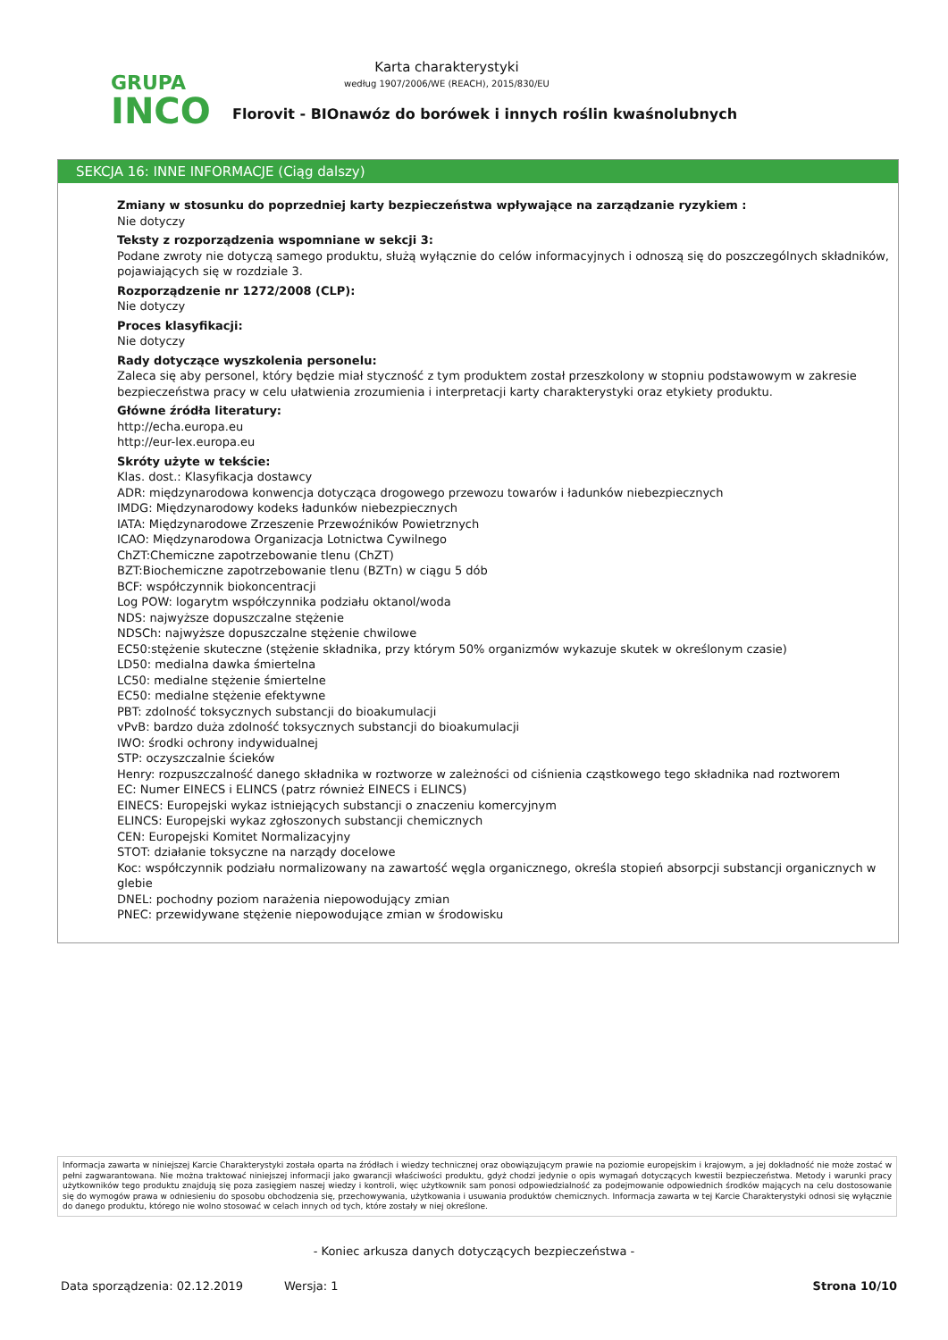GRUPA
INCO
Karta charakterystyki
według 1907/2006/WE (REACH), 2015/830/EU
Florovit - BIOnawóz do borówek i innych roślin kwaśnolubnych
SEKCJA 16: INNE INFORMACJE (Ciąg dalszy)
Zmiany w stosunku do poprzedniej karty bezpieczeństwa wpływające na zarządzanie ryzykiem :
Nie dotyczy
Teksty z rozporządzenia wspomniane w sekcji 3:
Podane zwroty nie dotyczą samego produktu, służą wyłącznie do celów informacyjnych i odnoszą się do poszczególnych składników, pojawiających się w rozdziale 3.
Rozporządzenie nr 1272/2008 (CLP):
Nie dotyczy
Proces klasyfikacji:
Nie dotyczy
Rady dotyczące wyszkolenia personelu:
Zaleca się aby personel, który będzie miał styczność z tym produktem został przeszkolony w stopniu podstawowym w zakresie bezpieczeństwa pracy w celu ułatwienia zrozumienia i interpretacji karty charakterystyki oraz etykiety produktu.
Główne źródła literatury:
http://echa.europa.eu
http://eur-lex.europa.eu
Skróty użyte w tekście:
Klas. dost.: Klasyfikacja dostawcy
ADR: międzynarodowa konwencja dotycząca drogowego przewozu towarów i ładunków niebezpiecznych
IMDG: Międzynarodowy kodeks ładunków niebezpiecznych
IATA: Międzynarodowe Zrzeszenie Przewoźników Powietrznych
ICAO: Międzynarodowa Organizacja Lotnictwa Cywilnego
ChZT:Chemiczne zapotrzebowanie tlenu (ChZT)
BZT:Biochemiczne zapotrzebowanie tlenu (BZTn) w ciągu 5 dób
BCF: współczynnik biokoncentracji
Log POW: logarytm współczynnika podziału oktanol/woda
NDS: najwyższe dopuszczalne stężenie
NDSCh: najwyższe dopuszczalne stężenie chwilowe
EC50:stężenie skuteczne (stężenie składnika, przy którym 50% organizmów wykazuje skutek w określonym czasie)
LD50: medialna dawka śmiertelna
LC50: medialne stężenie śmiertelne
EC50: medialne stężenie efektywne
PBT: zdolność toksycznych substancji do bioakumulacji
vPvB: bardzo duża zdolność toksycznych substancji do bioakumulacji
IWO: środki ochrony indywidualnej
STP: oczyszczalnie ścieków
Henry: rozpuszczalność danego składnika w roztworze w zależności od ciśnienia cząstkowego tego składnika nad roztworem
EC: Numer EINECS i ELINCS (patrz również EINECS i ELINCS)
EINECS: Europejski wykaz istniejących substancji o znaczeniu komercyjnym
ELINCS: Europejski wykaz zgłoszonych substancji chemicznych
CEN: Europejski Komitet Normalizacyjny
STOT: działanie toksyczne na narządy docelowe
Koc: współczynnik podziału normalizowany na zawartość węgla organicznego, określa stopień absorpcji substancji organicznych w glebie
DNEL: pochodny poziom narażenia niepowodujący zmian
PNEC: przewidywane stężenie niepowodujące zmian w środowisku
Informacja zawarta w niniejszej Karcie Charakterystyki została oparta na źródłach i wiedzy technicznej oraz obowiązującym prawie na poziomie europejskim i krajowym, a jej dokładność nie może zostać w pełni zagwarantowana. Nie można traktować niniejszej informacji jako gwarancji właściwości produktu, gdyż chodzi jedynie o opis wymagań dotyczących kwestii bezpieczeństwa. Metody i warunki pracy użytkowników tego produktu znajdują się poza zasięgiem naszej wiedzy i kontroli, więc użytkownik sam ponosi odpowiedzialność za podejmowanie odpowiednich środków mających na celu dostosowanie się do wymogów prawa w odniesieniu do sposobu obchodzenia się, przechowywania, użytkowania i usuwania produktów chemicznych. Informacja zawarta w tej Karcie Charakterystyki odnosi się wyłącznie do danego produktu, którego nie wolno stosować w celach innych od tych, które zostały w niej określone.
- Koniec arkusza danych dotyczących bezpieczeństwa -
Data sporządzenia: 02.12.2019 Wersja: 1 Strona 10/10